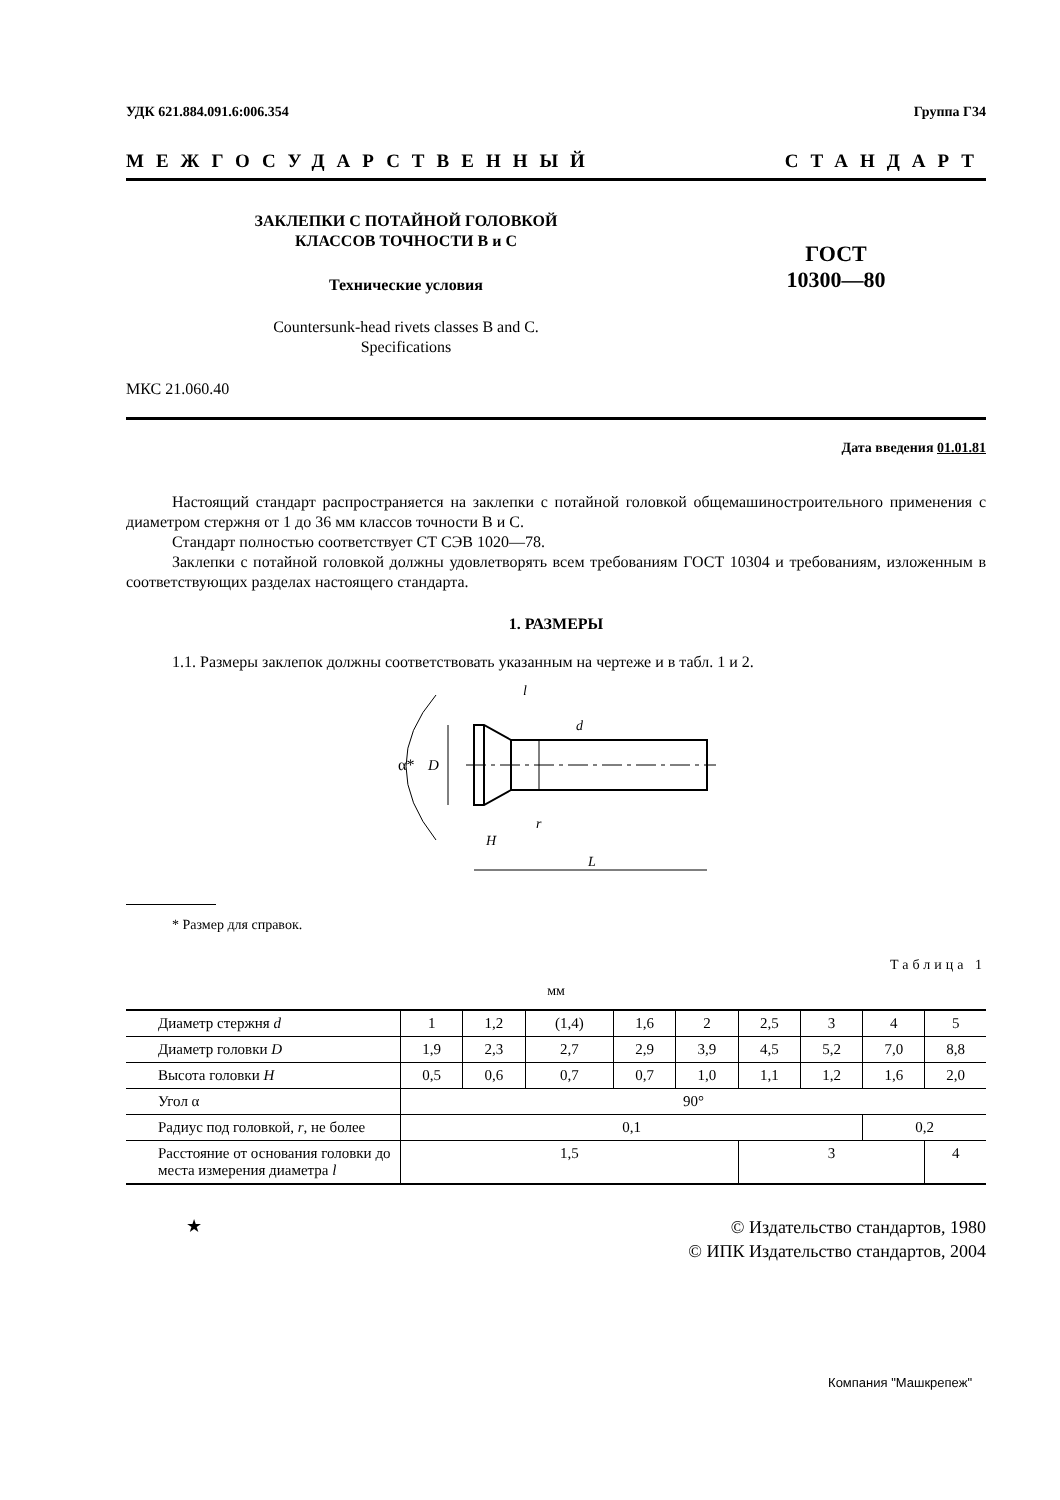УДК 621.884.091.6:006.354 Группа Г34
МЕЖГОСУДАРСТВЕННЫЙ СТАНДАРТ
ЗАКЛЕПКИ С ПОТАЙНОЙ ГОЛОВКОЙ
КЛАССОВ ТОЧНОСТИ В и С
Технические условия
Countersunk-head rivets classes B and C.
Specifications
ГОСТ
10300—80
МКС 21.060.40
Дата введения 01.01.81
Настоящий стандарт распространяется на заклепки с потайной головкой общемашиностроительного применения с диаметром стержня от 1 до 36 мм классов точности В и С.
Стандарт полностью соответствует СТ СЭВ 1020—78.
Заклепки с потайной головкой должны удовлетворять всем требованиям ГОСТ 10304 и требованиям, изложенным в соответствующих разделах настоящего стандарта.
1. РАЗМЕРЫ
1.1. Размеры заклепок должны соответствовать указанным на чертеже и в табл. 1 и 2.
D
α*
l
d
r
H
L
* Размер для справок.
Таблица 1
мм
| Диаметр стержня d | 1 | 1,2 | (1,4) | 1,6 | 2 | 2,5 | 3 | 4 | 5 |
| Диаметр головки D | 1,9 | 2,3 | 2,7 | 2,9 | 3,9 | 4,5 | 5,2 | 7,0 | 8,8 |
| Высота головки H | 0,5 | 0,6 | 0,7 | 0,7 | 1,0 | 1,1 | 1,2 | 1,6 | 2,0 |
| Угол α | 90° | | | | | | | | |
| Радиус под головкой, r , не более | 0,1 | | | | | | | 0,2 | |
| Расстояние от основания головки до места измерения диаметра l | 1,5 | | | | | 3 | | | 4 |
★ © Издательство стандартов, 1980
© ИПК Издательство стандартов, 2004
Компания "Машкрепеж"